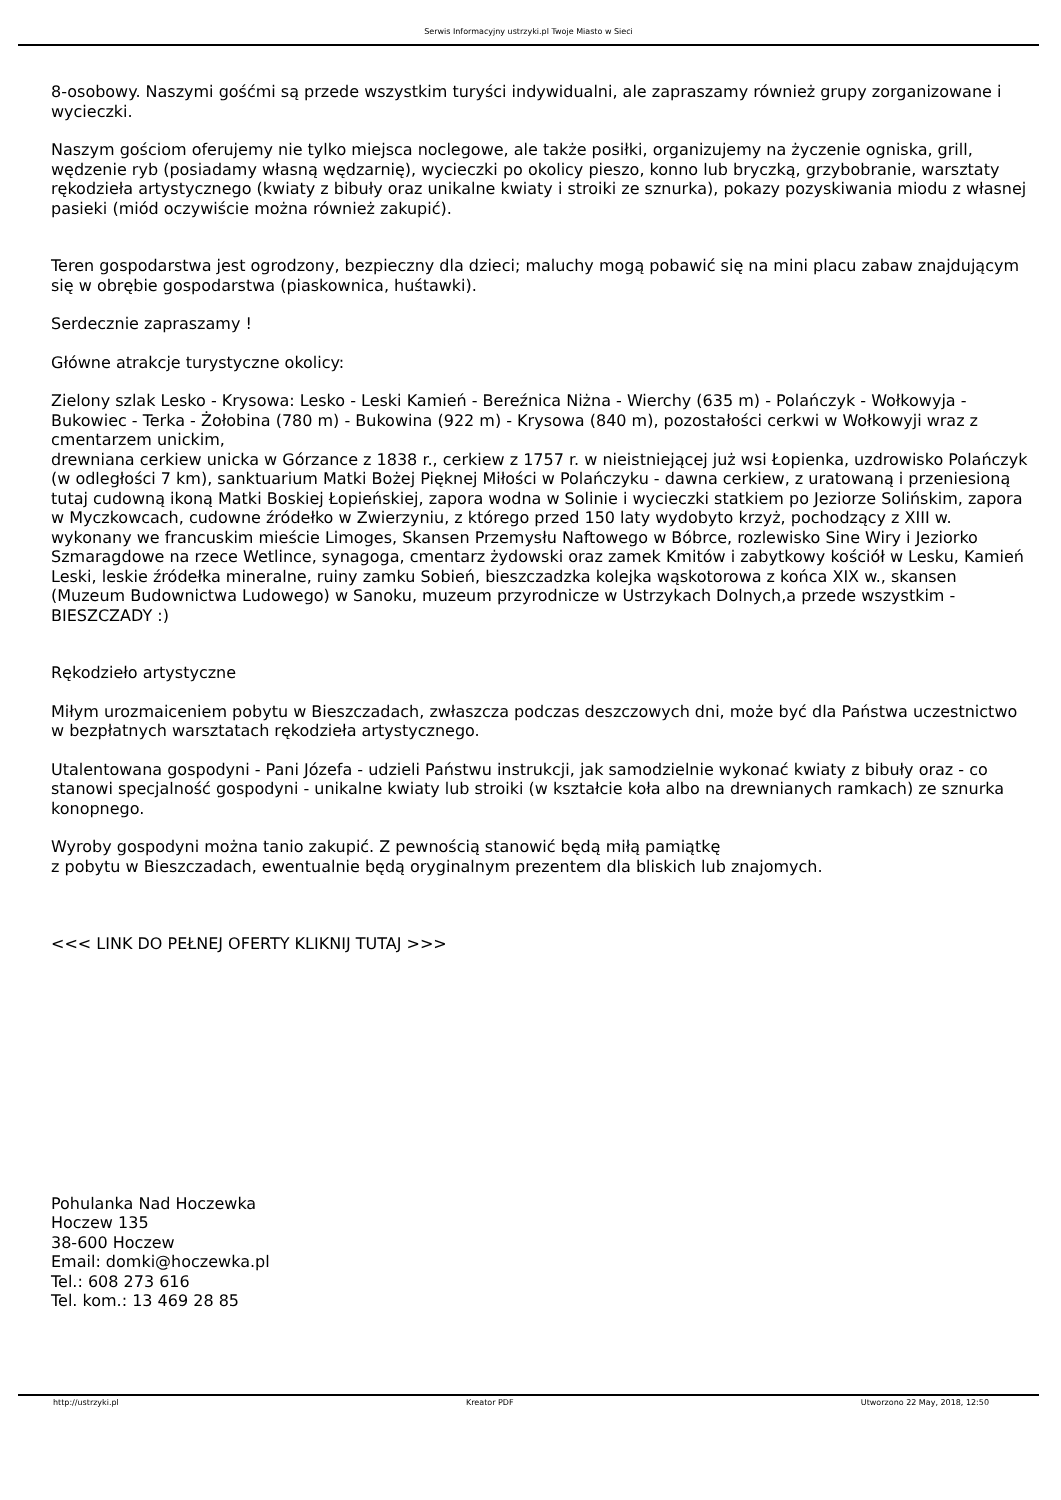Serwis Informacyjny ustrzyki.pl Twoje Miasto w Sieci
8-osobowy. Naszymi gośćmi są przede wszystkim turyści indywidualni, ale zapraszamy również grupy zorganizowane i wycieczki.
Naszym gościom oferujemy nie tylko miejsca noclegowe, ale także posiłki, organizujemy na życzenie ogniska, grill, wędzenie ryb (posiadamy własną wędzarnię), wycieczki po okolicy pieszo, konno lub bryczką, grzybobranie, warsztaty rękodzieła artystycznego (kwiaty z bibuły oraz unikalne kwiaty i stroiki ze sznurka), pokazy pozyskiwania miodu z własnej pasieki (miód oczywiście można również zakupić).
Teren gospodarstwa jest ogrodzony, bezpieczny dla dzieci; maluchy mogą pobawić się na mini placu zabaw znajdującym się w obrębie gospodarstwa (piaskownica, huśtawki).
Serdecznie zapraszamy !
Główne atrakcje turystyczne okolicy:
Zielony szlak Lesko - Krysowa: Lesko - Leski Kamień - Bereźnica Niżna - Wierchy (635 m) - Polańczyk - Wołkowyja - Bukowiec - Terka - Żołobina (780 m) - Bukowina (922 m) - Krysowa (840 m), pozostałości cerkwi w Wołkowyji wraz z cmentarzem unickim,
drewniana cerkiew unicka w Górzance z 1838 r., cerkiew z 1757 r. w nieistniejącej już wsi Łopienka, uzdrowisko Polańczyk
(w odległości 7 km), sanktuarium Matki Bożej Pięknej Miłości w Polańczyku - dawna cerkiew, z uratowaną i przeniesioną tutaj cudowną ikoną Matki Boskiej Łopieńskiej, zapora wodna w Solinie i wycieczki statkiem po Jeziorze Solińskim, zapora
w Myczkowcach, cudowne źródełko w Zwierzyniu, z którego przed 150 laty wydobyto krzyż, pochodzący z XIII w. wykonany we francuskim mieście Limoges, Skansen Przemysłu Naftowego w Bóbrce, rozlewisko Sine Wiry i Jeziorko Szmaragdowe na rzece Wetlince, synagoga, cmentarz żydowski oraz zamek Kmitów i zabytkowy kościół w Lesku, Kamień Leski, leskie źródełka mineralne, ruiny zamku Sobień, bieszczadzka kolejka wąskotorowa z końca XIX w., skansen (Muzeum Budownictwa Ludowego) w Sanoku, muzeum przyrodnicze w Ustrzykach Dolnych,a przede wszystkim - BIESZCZADY :)
Rękodzieło artystyczne
Miłym urozmaiceniem pobytu w Bieszczadach, zwłaszcza podczas deszczowych dni, może być dla Państwa uczestnictwo w bezpłatnych warsztatach rękodzieła artystycznego.
Utalentowana gospodyni - Pani Józefa - udzieli Państwu instrukcji, jak samodzielnie wykonać kwiaty z bibuły oraz - co stanowi specjalność gospodyni - unikalne kwiaty lub stroiki (w kształcie koła albo na drewnianych ramkach) ze sznurka konopnego.
Wyroby gospodyni można tanio zakupić. Z pewnością stanowić będą miłą pamiątkę
z pobytu w Bieszczadach, ewentualnie będą oryginalnym prezentem dla bliskich lub znajomych.
<<< LINK DO PEŁNEJ OFERTY KLIKNIJ TUTAJ >>>
Pohulanka Nad Hoczewka
Hoczew 135
38-600 Hoczew
Email: domki@hoczewka.pl
Tel.: 608 273 616
Tel. kom.: 13 469 28 85
http://ustrzyki.pl Kreator PDF Utworzono 22 May, 2018, 12:50